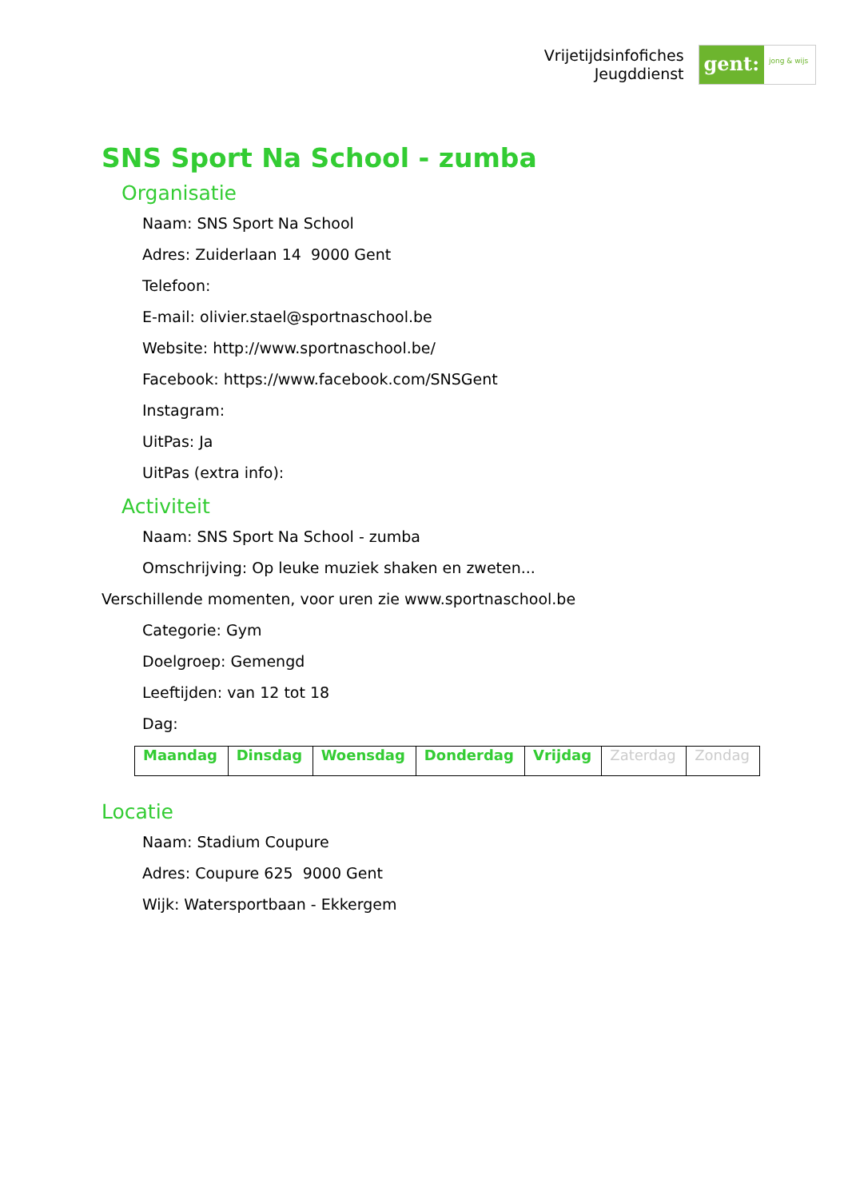Vrijetijdsinfofiches
Jeugddienst
gent:
jong & wijs
SNS Sport Na School - zumba
Organisatie
Naam: SNS Sport Na School
Adres: Zuiderlaan 14 9000 Gent
Telefoon:
E-mail: olivier.stael@sportnaschool.be
Website: http://www.sportnaschool.be/
Facebook: https://www.facebook.com/SNSGent
Instagram:
UitPas: Ja
UitPas (extra info):
Activiteit
Naam: SNS Sport Na School - zumba
Omschrijving: Op leuke muziek shaken en zweten...
Verschillende momenten, voor uren zie www.sportnaschool.be
Categorie: Gym
Doelgroep: Gemengd
Leeftijden: van 12 tot 18
Dag:
| Maandag | Dinsdag | Woensdag | Donderdag | Vrijdag | Zaterdag | Zondag |
Locatie
Naam: Stadium Coupure
Adres: Coupure 625 9000 Gent
Wijk: Watersportbaan - Ekkergem